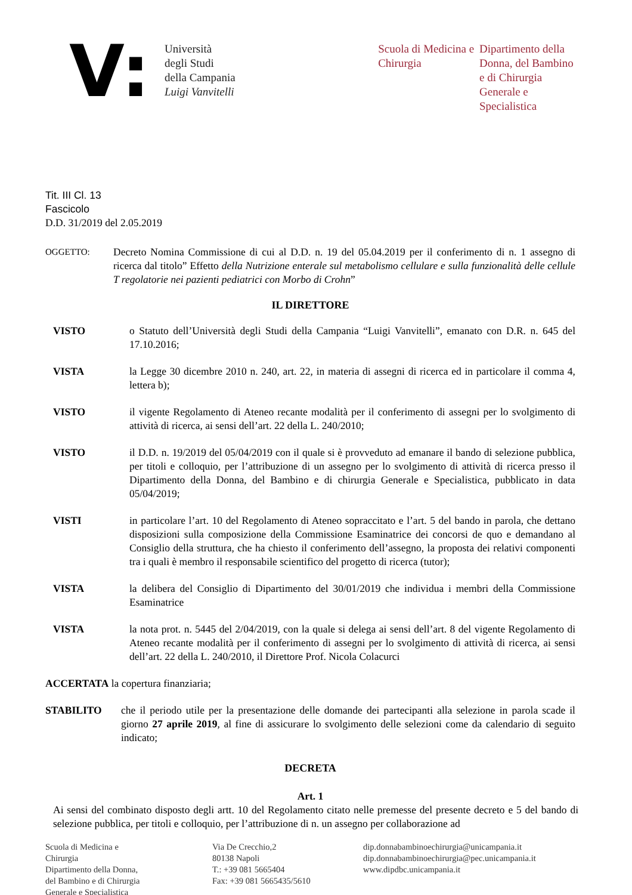V:
Università
degli Studi
della Campania
Luigi Vanvitelli
Scuola di Medicina e Chirurgia
Dipartimento della Donna, del Bambino e di Chirurgia Generale e Specialistica
Tit. III Cl. 13
Fascicolo
D.D. 31/2019 del 2.05.2019
OGGETTO:
Decreto Nomina Commissione di cui al D.D. n. 19 del 05.04.2019 per il conferimento di n. 1 assegno di ricerca dal titolo” Effetto della Nutrizione enterale sul metabolismo cellulare e sulla funzionalità delle cellule T regolatorie nei pazienti pediatrici con Morbo di Crohn”
IL DIRETTORE
VISTO o Statuto dell’Università degli Studi della Campania “Luigi Vanvitelli”, emanato con D.R. n. 645 del 17.10.2016;
VISTA la Legge 30 dicembre 2010 n. 240, art. 22, in materia di assegni di ricerca ed in particolare il comma 4, lettera b);
VISTO il vigente Regolamento di Ateneo recante modalità per il conferimento di assegni per lo svolgimento di attività di ricerca, ai sensi dell’art. 22 della L. 240/2010;
VISTO il D.D. n. 19/2019 del 05/04/2019 con il quale si è provveduto ad emanare il bando di selezione pubblica, per titoli e colloquio, per l’attribuzione di un assegno per lo svolgimento di attività di ricerca presso il Dipartimento della Donna, del Bambino e di chirurgia Generale e Specialistica, pubblicato in data 05/04/2019;
VISTI in particolare l’art. 10 del Regolamento di Ateneo sopraccitato e l’art. 5 del bando in parola, che dettano disposizioni sulla composizione della Commissione Esaminatrice dei concorsi de quo e demandano al Consiglio della struttura, che ha chiesto il conferimento dell’assegno, la proposta dei relativi componenti tra i quali è membro il responsabile scientifico del progetto di ricerca (tutor);
VISTA la delibera del Consiglio di Dipartimento del 30/01/2019 che individua i membri della Commissione Esaminatrice
VISTA la nota prot. n. 5445 del 2/04/2019, con la quale si delega ai sensi dell’art. 8 del vigente Regolamento di Ateneo recante modalità per il conferimento di assegni per lo svolgimento di attività di ricerca, ai sensi dell’art. 22 della L. 240/2010, il Direttore Prof. Nicola Colacurci
ACCERTATA la copertura finanziaria;
STABILITO che il periodo utile per la presentazione delle domande dei partecipanti alla selezione in parola scade il giorno 27 aprile 2019, al fine di assicurare lo svolgimento delle selezioni come da calendario di seguito indicato;
DECRETA
Art. 1
Ai sensi del combinato disposto degli artt. 10 del Regolamento citato nelle premesse del presente decreto e 5 del bando di selezione pubblica, per titoli e colloquio, per l’attribuzione di n. un assegno per collaborazione ad
Scuola di Medicina e
Chirurgia
Dipartimento della Donna,
del Bambino e di Chirurgia
Generale e Specialistica
Via De Crecchio,2
80138 Napoli
T.: +39 081 5665404
Fax: +39 081 5665435/5610
dip.donnabambinoechirurgia@unicampania.it
dip.donnabambinoechirurgia@pec.unicampania.it
www.dipdbc.unicampania.it